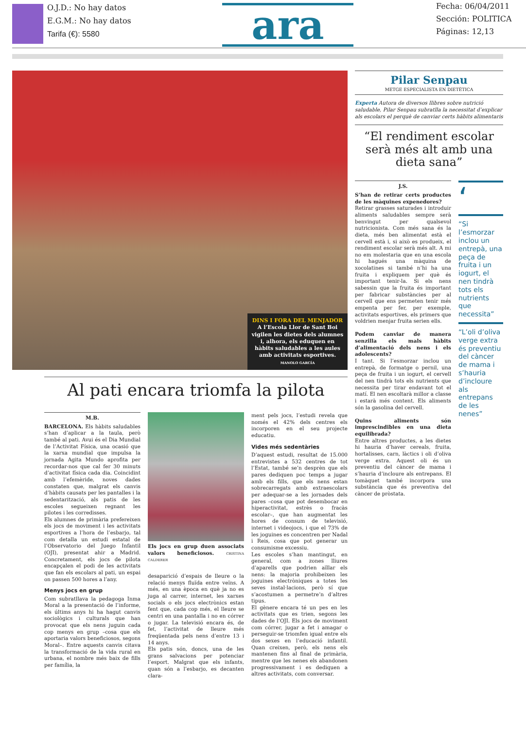O.J.D.: No hay datos
E.G.M.: No hay datos
Tarifa (€): 5580
ara
Fecha: 06/04/2011
Sección: POLITICA
Páginas: 12,13
DINS I FORA DEL MENJADOR
A l’Escola Llor de Sant Boi vigilen les dietes dels alumnes i, alhora, els eduquen en hàbits saludables a les aules amb activitats esportives. MANOLO GARCÍA
Al pati encara triomfa la pilota
M.B.
BARCELONA. Els hàbits saludables s’han d’aplicar a la taula, però també al pati. Avui és el Dia Mundial de l’Activitat Física, una ocasió que la xarxa mundial que impulsa la jornada Agita Mundo aprofita per recordar-nos que cal fer 30 minuts d’activitat física cada dia. Coincidint amb l’efemèride, noves dades constaten que, malgrat els canvis d’hàbits causats per les pantalles i la sedentarització, als patis de les escoles segueixen regnant les pilotes i les corredisses.
Els alumnes de primària prefereixen els jocs de moviment i les activitats esportives a l’hora de l’esbarjo, tal com detalla un estudi estatal de l’Observatorio del Juego Infantil (OJI), presentat ahir a Madrid. Concretament, els jocs de pilota encapçalen el podi de les activitats que fan els escolars al pati, un espai on passen 500 hores a l’any.
Menys jocs en grup
Com subratllava la pedagoga Inma Moral a la presentació de l’informe, els últims anys hi ha hagut canvis sociològics i culturals que han provocat que els nens juguin cada cop menys en grup –cosa que els aportaria valors beneficiosos, segons Moral–. Entre aquests canvis citava la transformació de la vida rural en urbana, el nombre més baix de fills per família, la
Els jocs en grup duen associats valors beneficiosos. CRISTINA CALDERER
desaparició d’espais de lleure o la relació menys fluïda entre veïns. A més, en una època en què ja no es juga al carrer, internet, les xarxes socials o els jocs electrònics estan fent que, cada cop més, el lleure se centri en una pantalla i no en córrer o jugar. La televisió encara és, de fet, l’activitat de lleure més freqüentada pels nens d’entre 13 i 14 anys.
Els patis són, doncs, una de les grans salvacions per potenciar l’esport. Malgrat que els infants, quan són a l’esbarjo, es decanten clara-
ment pels jocs, l’estudi revela que només el 42% dels centres els incorporen en el seu projecte educatiu.
Vides més sedentàries
D’aquest estudi, resultat de 15.000 entrevistes a 532 centres de tot l’Estat, també se’n desprèn que els pares dediquen poc temps a jugar amb els fills, que els nens estan sobrecarregats amb extraescolars per adequar-se a les jornades dels pares –cosa que pot desembocar en hiperactivitat, estrès o fracàs escolar–, que han augmentat les hores de consum de televisió, internet i videojocs, i que el 73% de les joguines es concentren per Nadal i Reis, cosa que pot generar un consumisme excessiu.
Les escoles s’han mantingut, en general, com a zones lliures d’aparells que podrien aïllar els nens: la majoria prohibeixen les joguines electròniques a totes les seves instal·lacions, però sí que s’acostumen a permetre’n d’altres tipus.
El gènere encara té un pes en les activitats que es trien, segons les dades de l’OJI. Els jocs de moviment com córrer, jugar a fet i amagar o perseguir-se triomfen igual entre els dos sexes en l’educació infantil. Quan creixen, però, els nens els mantenen fins al final de primària, mentre que les nenes els abandonen progressivament i es dediquen a altres activitats, com conversar.
Pilar Senpau
METGE ESPECIALISTA EN DIETÈTICA
Experta Autora de diversos llibres sobre nutrició saludable, Pilar Senpau subratlla la necessitat d’explicar als escolars el perquè de canviar certs hàbits alimentaris
“El rendiment escolar serà més alt amb una dieta sana”
J.S.
S’han de retirar certs productes de les màquines expenedores?
Retirar grasses saturades i introduir aliments saludables sempre serà benvingut per qualsevol nutricionista. Com més sana és la dieta, més ben alimentat està el cervell està i, si això es produeix, el rendiment escolar serà més alt. A mi no em molestaria que en una escola hi hagués una màquina de xocolatines si també n’hi ha una fruita i expliquem per què és important tenir-la. Si els nens sabessin que la fruita és important per fabricar substàncies per al cervell que ens permeten tenir més empenta per fer, per exemple, activitats esportives, els primers que voldrien menjar fruita serien ells.
Podem canviar de manera senzilla els mals hàbits d’alimentació dels nens i els adolescents?
I tant. Si l’esmorzar inclou un entrepà, de formatge o pernil, una peça de fruita i un iogurt, el cervell del nen tindrà tots els nutrients que necessita per tirar endavant tot el matí. El nen escoltarà millor a classe i estarà més content. Els aliments són la gasolina del cervell.
Quins aliments són imprescindibles en una dieta equilibrada?
Entre altres productes, a les dietes hi hauria d’haver cereals, fruita, hortalisses, carn, làctics i oli d’oliva verge extra. Aquest oli és un preventiu del càncer de mama i s’hauria d’incloure als entrepans. El tomàquet també incorpora una substància que és preventiva del càncer de pròstata.
‘
“Si l’esmorzar inclou un entrepà, una peça de fruita i un iogurt, el nen tindrà tots els nutrients que necessita”
“L’oli d’oliva verge extra és preventiu del càncer de mama i s’hauria d’incloure als entrepans de les nenes”